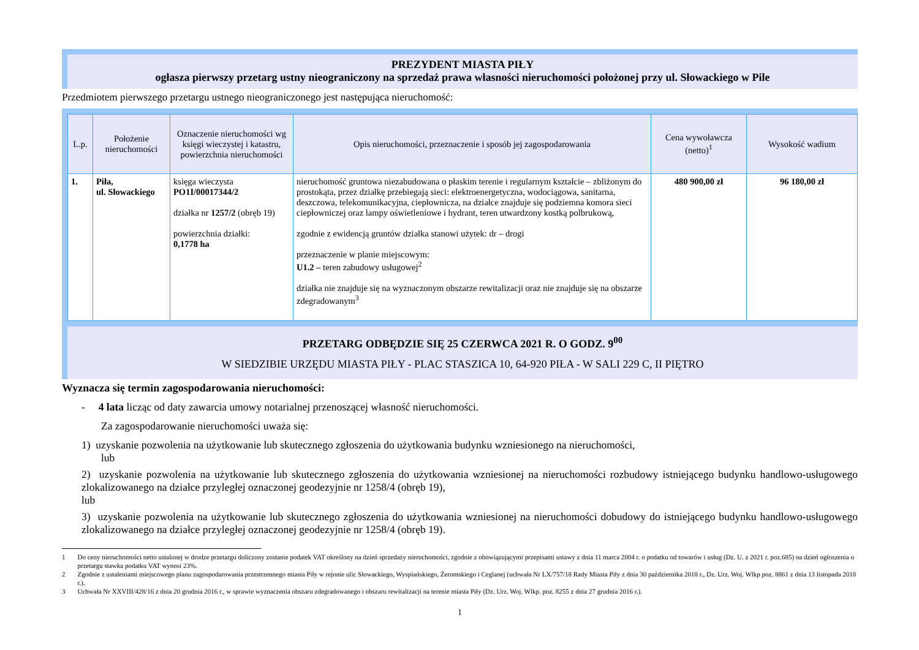PREZYDENT MIASTA PIŁY
ogłasza pierwszy przetarg ustny nieograniczony na sprzedaż prawa własności nieruchomości położonej przy ul. Słowackiego w Pile
Przedmiotem pierwszego przetargu ustnego nieograniczonego jest następująca nieruchomość:
| L.p. | Położenie nieruchomości | Oznaczenie nieruchomości wg księgi wieczystej i katastru, powierzchnia nieruchomości | Opis nieruchomości, przeznaczenie i sposób jej zagospodarowania | Cena wywoławcza (netto)<sup>1</sup> | Wysokość wadium |
| --- | --- | --- | --- | --- | --- |
| 1. | Piła, ul. Słowackiego | księga wieczysta PO1I/00017344/2 działka nr 1257/2 (obręb 19) powierzchnia działki: 0,1778 ha | nieruchomość gruntowa niezabudowana o płaskim terenie i regularnym kształcie – zbliżonym do prostokąta, przez działkę przebiegają sieci: elektroenergetyczna, wodociągowa, sanitarna, deszczowa, telekomunikacyjna, ciepłownicza, na działce znajduje się podziemna komora sieci ciepłowniczej oraz lampy oświetleniowe i hydrant, teren utwardzony kostką polbrukową, zgodnie z ewidencją gruntów działka stanowi użytek: dr – drogi przeznaczenie w planie miejscowym: U1.2 – teren zabudowy usługowej<sup>2</sup> działka nie znajduje się na wyznaczonym obszarze rewitalizacji oraz nie znajduje się na obszarze zdegradowanym<sup>3</sup> | 480 900,00 zł | 96 180,00 zł |
PRZETARG ODBĘDZIE SIĘ 25 CZERWCA 2021 R. O GODZ. 9<sup>00</sup>
W SIEDZIBIE URZĘDU MIASTA PIŁY - PLAC STASZICA 10, 64-920 PIŁA - W SALI 229 C, II PIĘTRO
Wyznacza się termin zagospodarowania nieruchomości:
- 4 lata licząc od daty zawarcia umowy notarialnej przenoszącej własność nieruchomości.
Za zagospodarowanie nieruchomości uważa się:
1) uzyskanie pozwolenia na użytkowanie lub skutecznego zgłoszenia do użytkowania budynku wzniesionego na nieruchomości,
lub
2) uzyskanie pozwolenia na użytkowanie lub skutecznego zgłoszenia do użytkowania wzniesionej na nieruchomości rozbudowy istniejącego budynku handlowo-usługowego zlokalizowanego na działce przyległej oznaczonej geodezyjnie nr 1258/4 (obręb 19),
lub
3) uzyskanie pozwolenia na użytkowanie lub skutecznego zgłoszenia do użytkowania wzniesionej na nieruchomości dobudowy do istniejącego budynku handlowo-usługowego zlokalizowanego na działce przyległej oznaczonej geodezyjnie nr 1258/4 (obręb 19).
1 Do ceny nieruchomości netto ustalonej w drodze przetargu doliczony zostanie podatek VAT określony na dzień sprzedaży nieruchomości, zgodnie z obowiązującymi przepisami ustawy z dnia 11 marca 2004 r. o podatku od towarów i usług (Dz. U. z 2021 r. poz.685) na dzień ogłoszenia o przetargu stawka podatku VAT wynosi 23%.
2 Zgodnie z ustaleniami miejscowego planu zagospodarowania przestrzennego miasta Piły w rejonie ulic Słowackiego, Wyspiańskiego, Żeromskiego i Ceglanej (uchwała Nr LX/757/18 Rady Miasta Piły z dnia 30 października 2018 r., Dz. Urz. Woj. Wlkp poz. 8861 z dnia 13 listopada 2018 r.).
3 Uchwała Nr XXVIII/428/16 z dnia 20 grudnia 2016 r., w sprawie wyznaczenia obszaru zdegradowanego i obszaru rewitalizacji na terenie miasta Piły (Dz. Urz. Woj. Wlkp. poz. 8255 z dnia 27 grudnia 2016 r.).
1